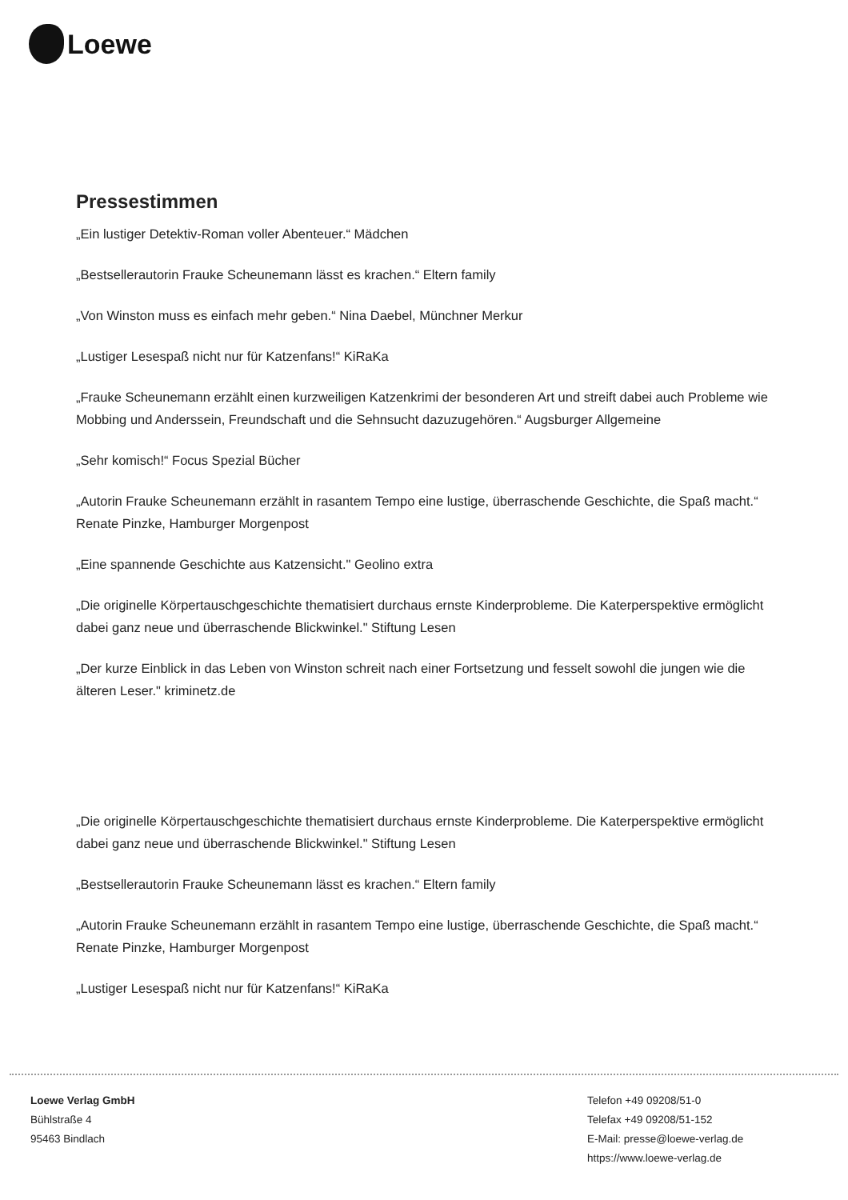Loewe
Pressestimmen
„Ein lustiger Detektiv-Roman voller Abenteuer.“ Mädchen
„Bestsellerautorin Frauke Scheunemann lässt es krachen.“ Eltern family
„Von Winston muss es einfach mehr geben.“ Nina Daebel, Münchner Merkur
„Lustiger Lesespaß nicht nur für Katzenfans!“ KiRaKa
„Frauke Scheunemann erzählt einen kurzweiligen Katzenkrimi der besonderen Art und streift dabei auch Probleme wie Mobbing und Anderssein, Freundschaft und die Sehnsucht dazuzugehören.“ Augsburger Allgemeine
„Sehr komisch!“ Focus Spezial Bücher
„Autorin Frauke Scheunemann erzählt in rasantem Tempo eine lustige, überraschende Geschichte, die Spaß macht.“ Renate Pinzke, Hamburger Morgenpost
„Eine spannende Geschichte aus Katzensicht." Geolino extra
„Die originelle Körpertauschgeschichte thematisiert durchaus ernste Kinderprobleme. Die Katerperspektive ermöglicht dabei ganz neue und überraschende Blickwinkel." Stiftung Lesen
„Der kurze Einblick in das Leben von Winston schreit nach einer Fortsetzung und fesselt sowohl die jungen wie die älteren Leser." kriminetz.de
„Die originelle Körpertauschgeschichte thematisiert durchaus ernste Kinderprobleme. Die Katerperspektive ermöglicht dabei ganz neue und überraschende Blickwinkel." Stiftung Lesen
„Bestsellerautorin Frauke Scheunemann lässt es krachen.“ Eltern family
„Autorin Frauke Scheunemann erzählt in rasantem Tempo eine lustige, überraschende Geschichte, die Spaß macht.“ Renate Pinzke, Hamburger Morgenpost
„Lustiger Lesespaß nicht nur für Katzenfans!“ KiRaKa
Loewe Verlag GmbH
Bühlstraße 4
95463 Bindlach
Telefon +49 09208/51-0
Telefax +49 09208/51-152
E-Mail: presse@loewe-verlag.de
https://www.loewe-verlag.de